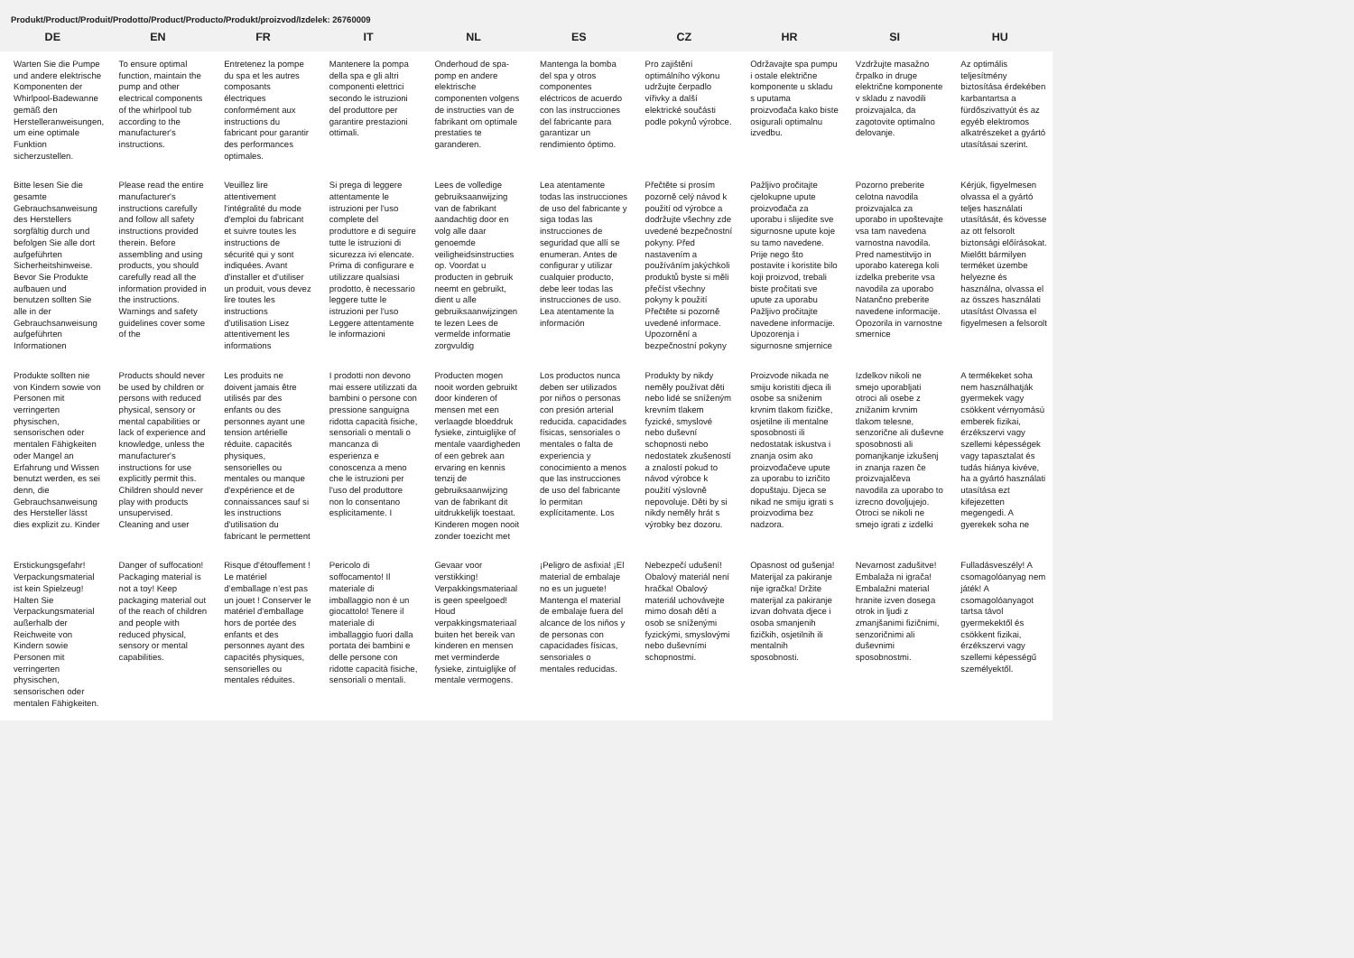Produkt/Product/Produit/Prodotto/Product/Producto/Produkt/proizvod/Izdelek: 26760009
| DE | EN | FR | IT | NL | ES | CZ | HR | SI | HU |
| --- | --- | --- | --- | --- | --- | --- | --- | --- | --- |
| Warten Sie die Pumpe und andere elektrische Komponenten der Whirlpool-Badewanne gemäß den Herstelleranweisungen, um eine optimale Funktion sicherzustellen. | To ensure optimal function, maintain the pump and other electrical components of the whirlpool tub according to the manufacturer's instructions. | Entretenez la pompe du spa et les autres composants électriques conformément aux instructions du fabricant pour garantir des performances optimales. | Mantenere la pompa della spa e gli altri componenti elettrici secondo le istruzioni del produttore per garantire prestazioni ottimali. | Onderhoud de spa-pomp en andere elektrische componenten volgens de instructies van de fabrikant om optimale prestaties te garanderen. | Mantenga la bomba del spa y otros componentes eléctricos de acuerdo con las instrucciones del fabricante para garantizar un rendimiento óptimo. | Pro zajištění optimálního výkonu udržujte čerpadlo vířivky a další elektrické součásti podle pokynů výrobce. | Održavajte spa pumpu i ostale električne komponente u skladu s uputama proizvođača kako biste osigurali optimalnu izvedbu. | Vzdržujte masažno črpalko in druge električne komponente v skladu z navodili proizvajalca, da zagotovite optimalno delovanje. | Az optimális teljesítmény biztosítása érdekében karbantartsa a fürdőszivattyút és az egyéb elektromos alkatrészeket a gyártó utasításai szerint. |
| Bitte lesen Sie die gesamte Gebrauchsanweisung des Herstellers sorgfältig durch und befolgen Sie alle dort aufgeführten Sicherheitshinweise. Bevor Sie Produkte aufbauen und benutzen sollten Sie alle in der Gebrauchsanweisung aufgeführten Informationen | Please read the entire manufacturer's instructions carefully and follow all safety instructions provided therein. Before assembling and using products, you should carefully read all the information provided in the instructions. Warnings and safety guidelines cover some of the | Veuillez lire attentivement l'intégralité du mode d'emploi du fabricant et suivre toutes les instructions de sécurité qui y sont indiquées. Avant d'installer et d'utiliser un produit, vous devez lire toutes les instructions d'utilisation Lisez attentivement les informations | Si prega di leggere attentamente le istruzioni per l'uso complete del produttore e di seguire tutte le istruzioni di sicurezza ivi elencate. Prima di configurare e utilizzare qualsiasi prodotto, è necessario leggere tutte le istruzioni per l'uso Leggere attentamente le informazioni | Lees de volledige gebruiksaanwijzing van de fabrikant aandachtig door en volg alle daar genoemde veiligheidsinstructies op. Voordat u producten in gebruik neemt en gebruikt, dient u alle gebruiksaanwijzingen te lezen Lees de vermelde informatie zorgvuldig | Lea atentamente todas las instrucciones de uso del fabricante y siga todas las instrucciones de seguridad que allí se enumeran. Antes de configurar y utilizar cualquier producto, debe leer todas las instrucciones de uso. Lea atentamente la información | Přečtěte si prosím pozorně celý návod k použití od výrobce a dodržujte všechny zde uvedené bezpečnostní pokyny. Před nastavením a používáním jakýchkoli produktů byste si měli přečíst všechny pokyny k použití Přečtěte si pozorně uvedené informace. Upozornění a bezpečnostní pokyny | Pažljivo pročitajte cjelokupne upute proizvođača za uporabu i slijedite sve sigurnosne upute koje su tamo navedene. Prije nego što postavite i koristite bilo koji proizvod, trebali biste pročitati sve upute za uporabu Pažljivo pročitajte navedene informacije. Upozorenja i sigurnosne smjernice | Pozorno preberite celotna navodila proizvajalca za uporabo in upoštevajte vsa tam navedena varnostna navodila. Pred namestitvijo in uporabo katerega koli izdelka preberite vsa navodila za uporabo Natančno preberite navedene informacije. Opozorila in varnostne smernice | Kérjük, figyelmesen olvassa el a gyártó teljes használati utasítását, és kövesse az ott felsorolt biztonsági előírásokat. Mielőtt bármilyen terméket üzembe helyezne és használna, olvassa el az összes használati utasítást Olvassa el figyelmesen a felsorolt |
| Produkte sollten nie von Kindern sowie von Personen mit verringerten physischen, sensorischen oder mentalen Fähigkeiten oder Mangel an Erfahrung und Wissen benutzt werden, es sei denn, die Gebrauchsanweisung des Hersteller lässt dies explizit zu. Kinder | Products should never be used by children or persons with reduced physical, sensory or mental capabilities or lack of experience and knowledge, unless the manufacturer's instructions for use explicitly permit this. Children should never play with products unsupervised. Cleaning and user | Les produits ne doivent jamais être utilisés par des enfants ou des personnes ayant une tension artérielle réduite. capacités physiques, sensorielles ou mentales ou manque d'expérience et de connaissances sauf si les instructions d'utilisation du fabricant le permettent | I prodotti non devono mai essere utilizzati da bambini o persone con pressione sanguigna ridotta capacità fisiche, sensoriali o mentali o mancanza di esperienza e conoscenza a meno che le istruzioni per l'uso del produttore non lo consentano esplicitamente. I | Producten mogen nooit worden gebruikt door kinderen of mensen met een verlaagde bloeddruk fysieke, zintuiglijke of mentale vaardigheden of een gebrek aan ervaring en kennis tenzij de gebruiksaanwijzing van de fabrikant dit uitdrukkelijk toestaat. Kinderen mogen nooit zonder toezicht met | Los productos nunca deben ser utilizados por niños o personas con presión arterial reducida. capacidades físicas, sensoriales o mentales o falta de experiencia y conocimiento a menos que las instrucciones de uso del fabricante lo permitan explícitamente. Los | Produkty by nikdy neměly používat děti nebo lidé se sníženým krevním tlakem fyzické, smyslové nebo duševní schopnosti nebo nedostatek zkušeností a znalostí pokud to návod výrobce k použití výslovně nepovoluje. Děti by si nikdy neměly hrát s výrobky bez dozoru. | Proizvode nikada ne smiju koristiti djeca ili osobe sa sniženim krvnim tlakom fizičke, osjetilne ili mentalne sposobnosti ili nedostatak iskustva i znanja osim ako proizvođačeve upute za uporabu to izričito dopuštaju. Djeca se nikad ne smiju igrati s proizvodima bez nadzora. | Izdelkov nikoli ne smejo uporabljati otroci ali osebe z znižanim krvnim tlakom telesne, senzorične ali duševne sposobnosti ali pomanjkanje izkušenj in znanja razen če proizvajalčeva navodila za uporabo to izrecno dovoljujejo. Otroci se nikoli ne smejo igrati z izdelki | A termékeket soha nem használhatják gyermekek vagy csökkent vérnyomású emberek fizikai, érzékszervi vagy szellemi képességek vagy tapasztalat és tudás hiánya kivéve, ha a gyártó használati utasítása ezt kifejezetten megengedi. A gyerekek soha ne |
| Erstickungsgefahr! Verpackungsmaterial ist kein Spielzeug! Halten Sie Verpackungsmaterial außerhalb der Reichweite von Kindern sowie Personen mit verringerten physischen, sensorischen oder mentalen Fähigkeiten. | Danger of suffocation! Packaging material is not a toy! Keep packaging material out of the reach of children and people with reduced physical, sensory or mental capabilities. | Risque d'étouffement ! Le matériel d’emballage n’est pas un jouet ! Conserver le matériel d'emballage hors de portée des enfants et des personnes ayant des capacités physiques, sensorielles ou mentales réduites. | Pericolo di soffocamento! Il materiale di imballaggio non è un giocattolo! Tenere il materiale di imballaggio fuori dalla portata dei bambini e delle persone con ridotte capacità fisiche, sensoriali o mentali. | Gevaar voor verstikking! Verpakkingsmateriaal is geen speelgoed! Houd verpakkingsmateriaal buiten het bereik van kinderen en mensen met verminderde fysieke, zintuiglijke of mentale vermogens. | ¡Peligro de asfixia! ¡El material de embalaje no es un juguete! Mantenga el material de embalaje fuera del alcance de los niños y de personas con capacidades físicas, sensoriales o mentales reducidas. | Nebezpečí udušení! Obalový materiál není hračka! Obalový materiál uchovávejte mimo dosah dětí a osob se sníženými fyzickými, smyslovými nebo duševními schopnostmi. | Opasnost od gušenja! Materijal za pakiranje nije igračka! Držite materijal za pakiranje izvan dohvata djece i osoba smanjenih fizičkih, osjetilnih ili mentalnih sposobnosti. | Nevarnost zadušitve! Embalaža ni igrača! Embalažni material hranite izven dosega otrok in ljudi z zmanjšanimi fizičnimi, senzoričnimi ali duševnimi sposobnostmi. | Fulladásveszély! A csomagolóanyag nem játék! A csomagolóanyagot tartsa távol gyermekektől és csökkent fizikai, érzékszervi vagy szellemi képességű személyektől. |